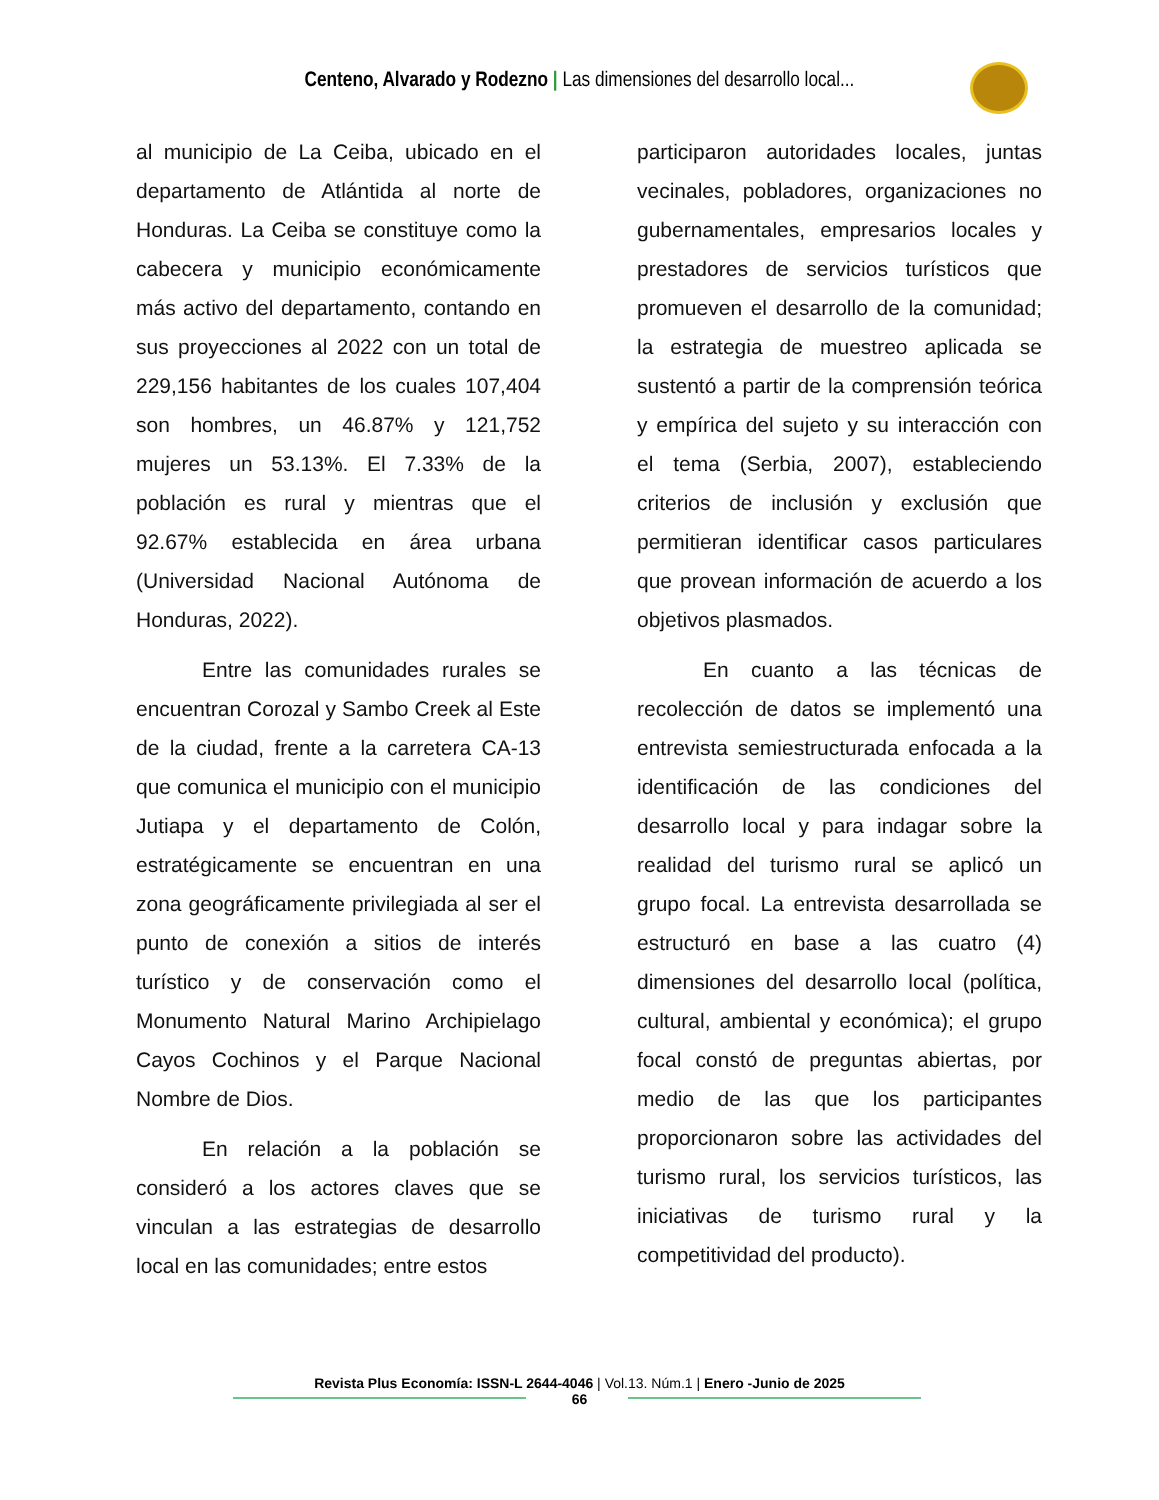Centeno, Alvarado y Rodezno | Las dimensiones del desarrollo local...
al municipio de La Ceiba, ubicado en el departamento de Atlántida al norte de Honduras. La Ceiba se constituye como la cabecera y municipio económicamente más activo del departamento, contando en sus proyecciones al 2022 con un total de 229,156 habitantes de los cuales 107,404 son hombres, un 46.87% y 121,752 mujeres un 53.13%. El 7.33% de la población es rural y mientras que el 92.67% establecida en área urbana (Universidad Nacional Autónoma de Honduras, 2022).
Entre las comunidades rurales se encuentran Corozal y Sambo Creek al Este de la ciudad, frente a la carretera CA-13 que comunica el municipio con el municipio Jutiapa y el departamento de Colón, estratégicamente se encuentran en una zona geográficamente privilegiada al ser el punto de conexión a sitios de interés turístico y de conservación como el Monumento Natural Marino Archipielago Cayos Cochinos y el Parque Nacional Nombre de Dios.
En relación a la población se consideró a los actores claves que se vinculan a las estrategias de desarrollo local en las comunidades; entre estos
participaron autoridades locales, juntas vecinales, pobladores, organizaciones no gubernamentales, empresarios locales y prestadores de servicios turísticos que promueven el desarrollo de la comunidad; la estrategia de muestreo aplicada se sustentó a partir de la comprensión teórica y empírica del sujeto y su interacción con el tema (Serbia, 2007), estableciendo criterios de inclusión y exclusión que permitieran identificar casos particulares que provean información de acuerdo a los objetivos plasmados.
En cuanto a las técnicas de recolección de datos se implementó una entrevista semiestructurada enfocada a la identificación de las condiciones del desarrollo local y para indagar sobre la realidad del turismo rural se aplicó un grupo focal. La entrevista desarrollada se estructuró en base a las cuatro (4) dimensiones del desarrollo local (política, cultural, ambiental y económica); el grupo focal constó de preguntas abiertas, por medio de las que los participantes proporcionaron sobre las actividades del turismo rural, los servicios turísticos, las iniciativas de turismo rural y la competitividad del producto).
Revista Plus Economía: ISSN-L 2644-4046 | Vol.13. Núm.1 | Enero -Junio de 2025
66